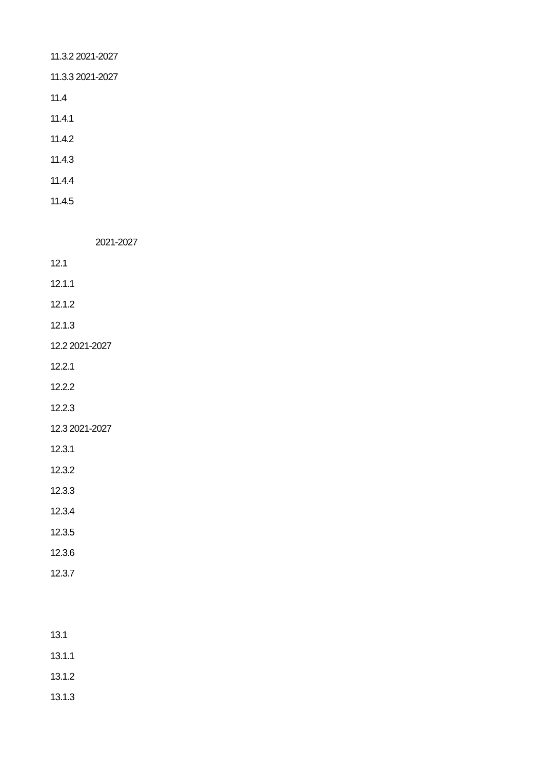11.3.2 2021-2027
11.3.3 2021-2027
11.4
11.4.1
11.4.2
11.4.3
11.4.4
11.4.5
2021-2027
12.1
12.1.1
12.1.2
12.1.3
12.2 2021-2027
12.2.1
12.2.2
12.2.3
12.3 2021-2027
12.3.1
12.3.2
12.3.3
12.3.4
12.3.5
12.3.6
12.3.7
13.1
13.1.1
13.1.2
13.1.3